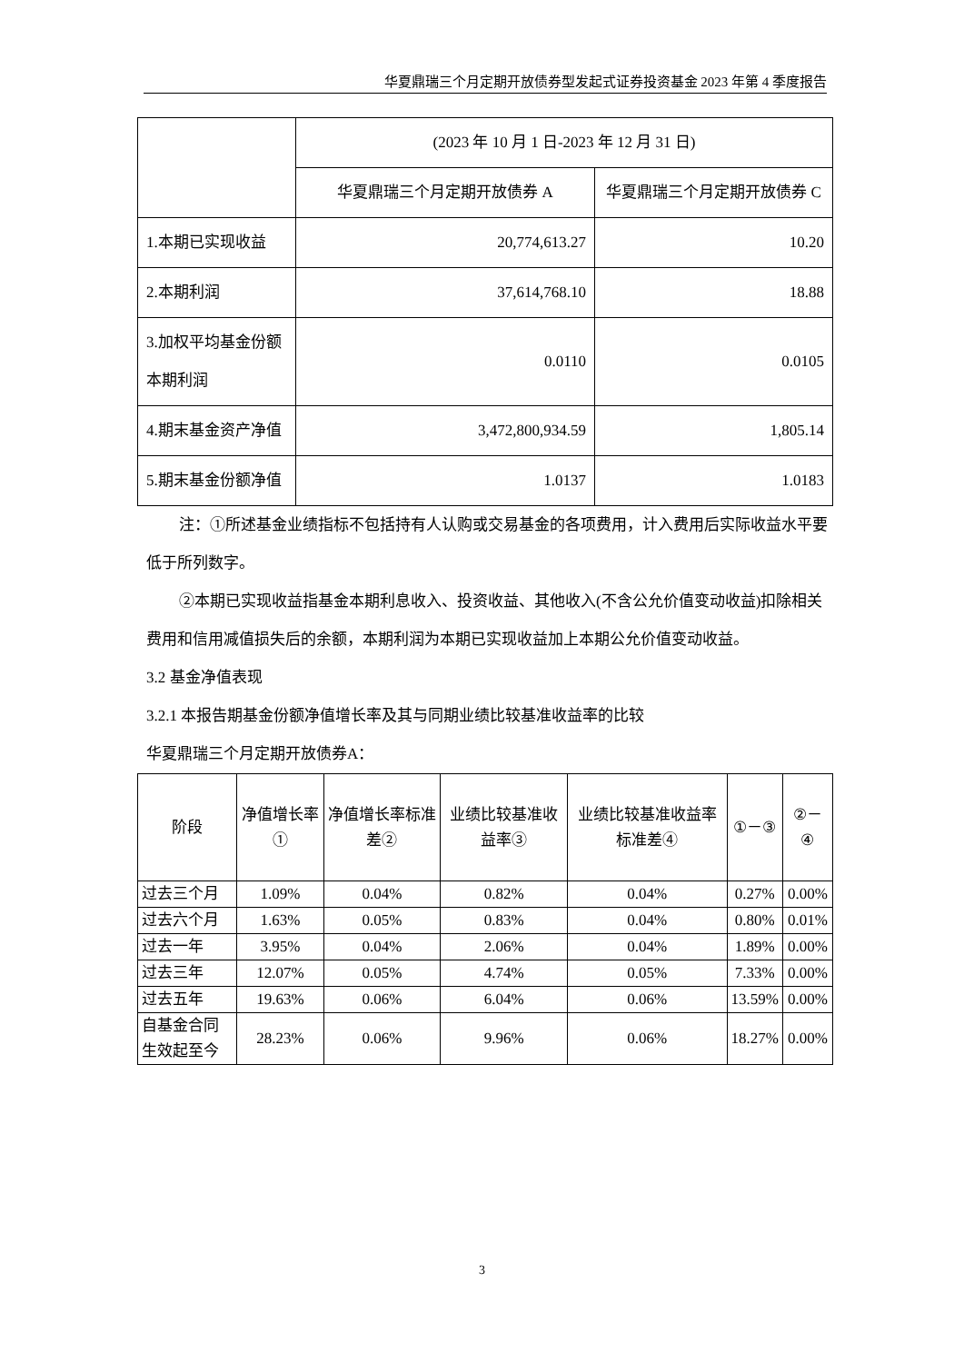华夏鼎瑞三个月定期开放债券型发起式证券投资基金 2023 年第 4 季度报告
| | (2023 年 10 月 1 日-2023 年 12 月 31 日) | |
| --- | --- | --- |
| | 华夏鼎瑞三个月定期开放债券 A | 华夏鼎瑞三个月定期开放债券 C |
| 1.本期已实现收益 | 20,774,613.27 | 10.20 |
| 2.本期利润 | 37,614,768.10 | 18.88 |
| 3.加权平均基金份额本期利润 | 0.0110 | 0.0105 |
| 4.期末基金资产净值 | 3,472,800,934.59 | 1,805.14 |
| 5.期末基金份额净值 | 1.0137 | 1.0183 |
注：①所述基金业绩指标不包括持有人认购或交易基金的各项费用，计入费用后实际收益水平要低于所列数字。
②本期已实现收益指基金本期利息收入、投资收益、其他收入(不含公允价值变动收益)扣除相关费用和信用减值损失后的余额，本期利润为本期已实现收益加上本期公允价值变动收益。
3.2 基金净值表现
3.2.1 本报告期基金份额净值增长率及其与同期业绩比较基准收益率的比较
华夏鼎瑞三个月定期开放债券A：
| 阶段 | 净值增长率① | 净值增长率标准差② | 业绩比较基准收益率③ | 业绩比较基准收益率标准差④ | ①－③ | ②－④ |
| --- | --- | --- | --- | --- | --- | --- |
| 过去三个月 | 1.09% | 0.04% | 0.82% | 0.04% | 0.27% | 0.00% |
| 过去六个月 | 1.63% | 0.05% | 0.83% | 0.04% | 0.80% | 0.01% |
| 过去一年 | 3.95% | 0.04% | 2.06% | 0.04% | 1.89% | 0.00% |
| 过去三年 | 12.07% | 0.05% | 4.74% | 0.05% | 7.33% | 0.00% |
| 过去五年 | 19.63% | 0.06% | 6.04% | 0.06% | 13.59% | 0.00% |
| 自基金合同生效起至今 | 28.23% | 0.06% | 9.96% | 0.06% | 18.27% | 0.00% |
3